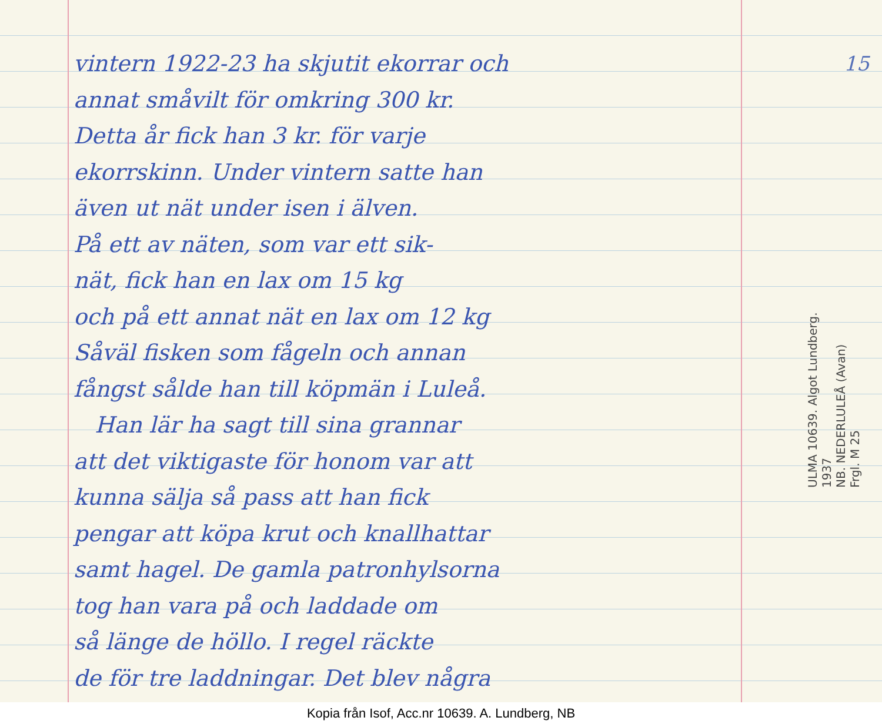vintern 1922-23 ha skjutit ekorrar och
annat småvilt för omkring 300 kr.
Detta år fick han 3 kr. för varje
ekorrskinn. Under vintern satte han
även ut nät under isen i älven.
På ett av näten, som var ett sik-
nät, fick han en lax om 15 kg
och på ett annat nät en lax om 12 kg
Såväl fisken som fågeln och annan
fångst sålde han till köpmän i Luleå.
Han lär ha sagt till sina grannar
att det viktigaste för honom var att
kunna sälja så pass att han fick
pengar att köpa krut och knallhattar
samt hagel. De gamla patronhylsorna
tog han vara på och laddade om
så länge de höllo. I regel räckte
de för tre laddningar. Det blev några
15
ULMA 10639. Algot Lundberg. 1937
NB. NEDERLULEÅ (Avan)
Frgl. M 25
Kopia från Isof, Acc.nr 10639. A. Lundberg, NB